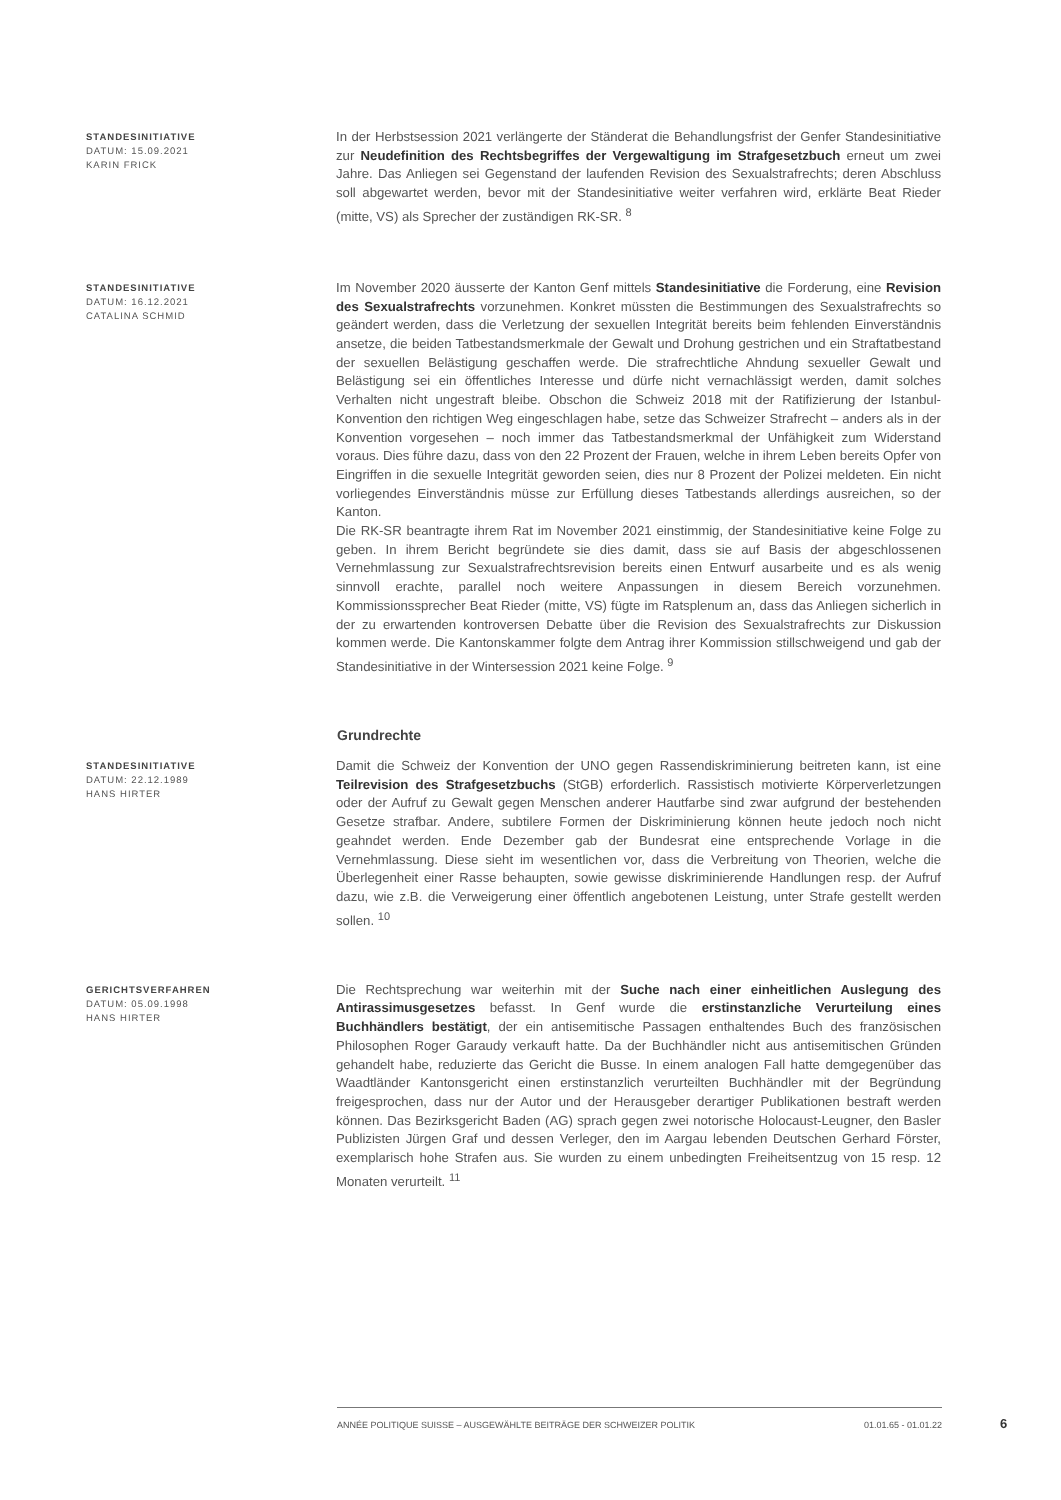STANDESINITIATIVE
DATUM: 15.09.2021
KARIN FRICK
In der Herbstsession 2021 verlängerte der Ständerat die Behandlungsfrist der Genfer Standesinitiative zur Neudefinition des Rechtsbegriffes der Vergewaltigung im Strafgesetzbuch erneut um zwei Jahre. Das Anliegen sei Gegenstand der laufenden Revision des Sexualstrafrechts; deren Abschluss soll abgewartet werden, bevor mit der Standesinitiative weiter verfahren wird, erklärte Beat Rieder (mitte, VS) als Sprecher der zuständigen RK-SR. <sup>8</sup>
STANDESINITIATIVE
DATUM: 16.12.2021
CATALINA SCHMID
Im November 2020 äusserte der Kanton Genf mittels Standesinitiative die Forderung, eine Revision des Sexualstrafrechts vorzunehmen. Konkret müssten die Bestimmungen des Sexualstrafrechts so geändert werden, dass die Verletzung der sexuellen Integrität bereits beim fehlenden Einverständnis ansetze, die beiden Tatbestandsmerkmale der Gewalt und Drohung gestrichen und ein Straftatbestand der sexuellen Belästigung geschaffen werde. Die strafrechtliche Ahndung sexueller Gewalt und Belästigung sei ein öffentliches Interesse und dürfe nicht vernachlässigt werden, damit solches Verhalten nicht ungestraft bleibe. Obschon die Schweiz 2018 mit der Ratifizierung der Istanbul-Konvention den richtigen Weg eingeschlagen habe, setze das Schweizer Strafrecht – anders als in der Konvention vorgesehen – noch immer das Tatbestandsmerkmal der Unfähigkeit zum Widerstand voraus. Dies führe dazu, dass von den 22 Prozent der Frauen, welche in ihrem Leben bereits Opfer von Eingriffen in die sexuelle Integrität geworden seien, dies nur 8 Prozent der Polizei meldeten. Ein nicht vorliegendes Einverständnis müsse zur Erfüllung dieses Tatbestands allerdings ausreichen, so der Kanton.
Die RK-SR beantragte ihrem Rat im November 2021 einstimmig, der Standesinitiative keine Folge zu geben. In ihrem Bericht begründete sie dies damit, dass sie auf Basis der abgeschlossenen Vernehmlassung zur Sexualstrafrechtsrevision bereits einen Entwurf ausarbeite und es als wenig sinnvoll erachte, parallel noch weitere Anpassungen in diesem Bereich vorzunehmen. Kommissionssprecher Beat Rieder (mitte, VS) fügte im Ratsplenum an, dass das Anliegen sicherlich in der zu erwartenden kontroversen Debatte über die Revision des Sexualstrafrechts zur Diskussion kommen werde. Die Kantonskammer folgte dem Antrag ihrer Kommission stillschweigend und gab der Standesinitiative in der Wintersession 2021 keine Folge. <sup>9</sup>
Grundrechte
STANDESINITIATIVE
DATUM: 22.12.1989
HANS HIRTER
Damit die Schweiz der Konvention der UNO gegen Rassendiskriminierung beitreten kann, ist eine Teilrevision des Strafgesetzbuchs (StGB) erforderlich. Rassistisch motivierte Körperverletzungen oder der Aufruf zu Gewalt gegen Menschen anderer Hautfarbe sind zwar aufgrund der bestehenden Gesetze strafbar. Andere, subtilere Formen der Diskriminierung können heute jedoch noch nicht geahndet werden. Ende Dezember gab der Bundesrat eine entsprechende Vorlage in die Vernehmlassung. Diese sieht im wesentlichen vor, dass die Verbreitung von Theorien, welche die Überlegenheit einer Rasse behaupten, sowie gewisse diskriminierende Handlungen resp. der Aufruf dazu, wie z.B. die Verweigerung einer öffentlich angebotenen Leistung, unter Strafe gestellt werden sollen. <sup>10</sup>
GERICHTSVERFAHREN
DATUM: 05.09.1998
HANS HIRTER
Die Rechtsprechung war weiterhin mit der Suche nach einer einheitlichen Auslegung des Antirassimusgesetzes befasst. In Genf wurde die erstinstanzliche Verurteilung eines Buchhändlers bestätigt, der ein antisemitische Passagen enthaltendes Buch des französischen Philosophen Roger Garaudy verkauft hatte. Da der Buchhändler nicht aus antisemitischen Gründen gehandelt habe, reduzierte das Gericht die Busse. In einem analogen Fall hatte demgegenüber das Waadtländer Kantonsgericht einen erstinstanzlich verurteilten Buchhändler mit der Begründung freigesprochen, dass nur der Autor und der Herausgeber derartiger Publikationen bestraft werden können. Das Bezirksgericht Baden (AG) sprach gegen zwei notorische Holocaust-Leugner, den Basler Publizisten Jürgen Graf und dessen Verleger, den im Aargau lebenden Deutschen Gerhard Förster, exemplarisch hohe Strafen aus. Sie wurden zu einem unbedingten Freiheitsentzug von 15 resp. 12 Monaten verurteilt. <sup>11</sup>
ANNÉE POLITIQUE SUISSE – AUSGEWÄHLTE BEITRÄGE DER SCHWEIZER POLITIK 01.01.65 - 01.01.22
6